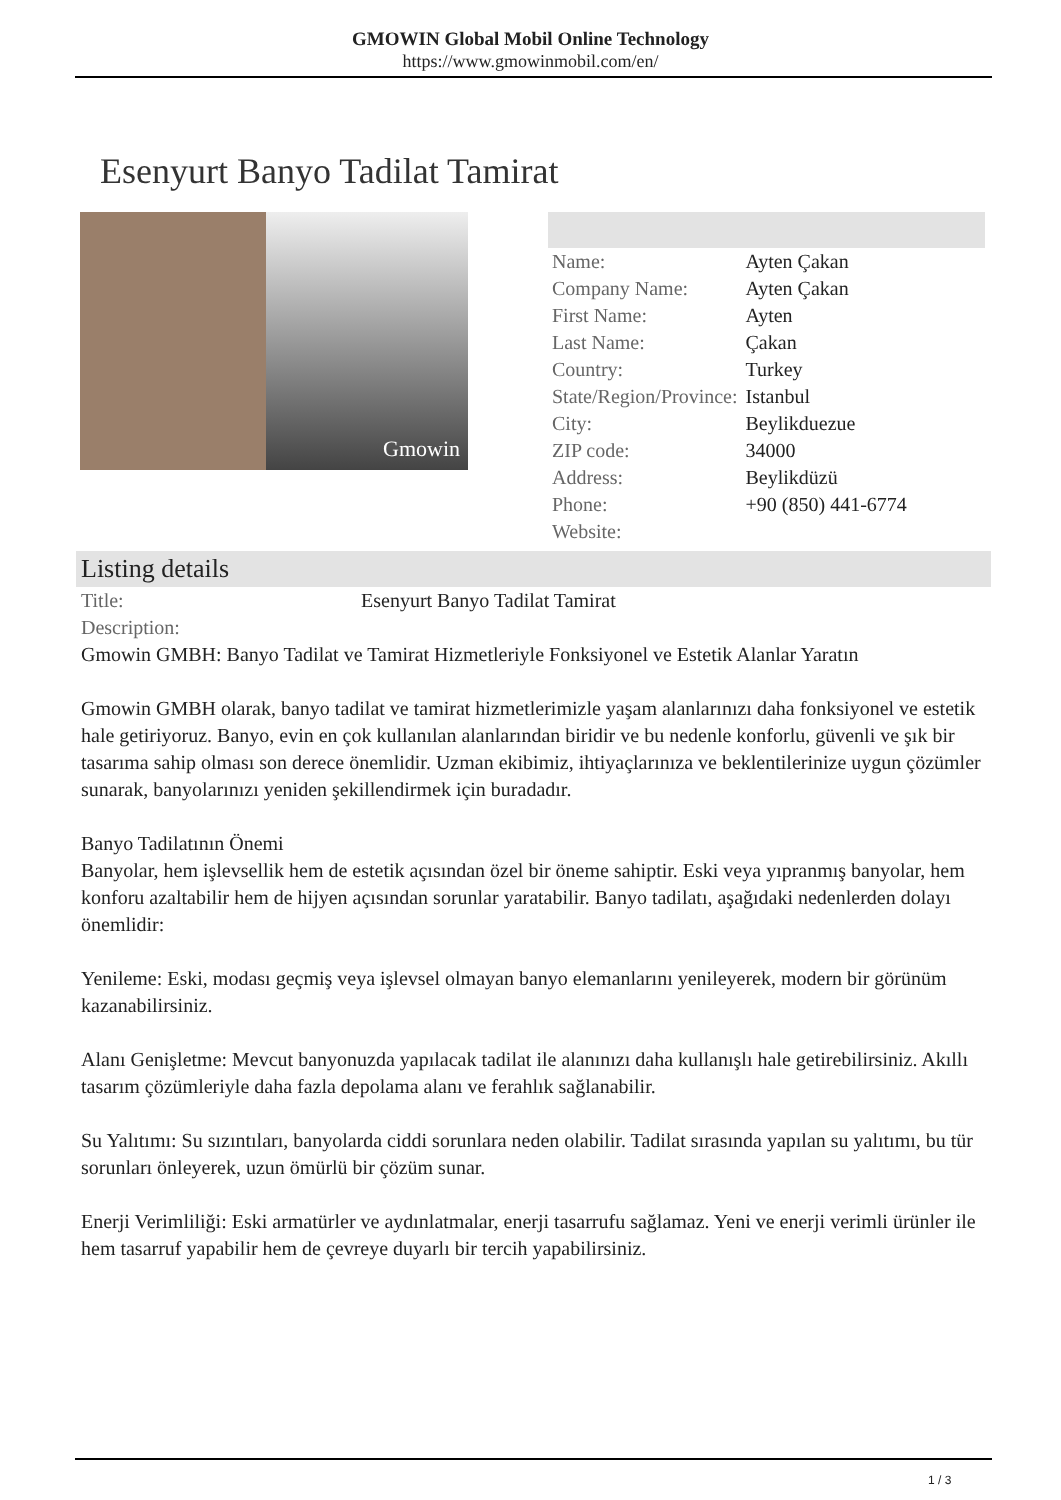GMOWIN Global Mobil Online Technology
https://www.gmowinmobil.com/en/
Esenyurt Banyo Tadilat Tamirat
Gmowin
| Name: | Ayten Çakan |
| Company Name: | Ayten Çakan |
| First Name: | Ayten |
| Last Name: | Çakan |
| Country: | Turkey |
| State/Region/Province: | Istanbul |
| City: | Beylikduezue |
| ZIP code: | 34000 |
| Address: | Beylikdüzü |
| Phone: | +90 (850) 441-6774 |
| Website: | |
Listing details
| Title: | Esenyurt Banyo Tadilat Tamirat |
| Description: | |
Gmowin GMBH: Banyo Tadilat ve Tamirat Hizmetleriyle Fonksiyonel ve Estetik Alanlar Yaratın
Gmowin GMBH olarak, banyo tadilat ve tamirat hizmetlerimizle yaşam alanlarınızı daha fonksiyonel ve estetik hale getiriyoruz. Banyo, evin en çok kullanılan alanlarından biridir ve bu nedenle konforlu, güvenli ve şık bir tasarıma sahip olması son derece önemlidir. Uzman ekibimiz, ihtiyaçlarınıza ve beklentilerinize uygun çözümler sunarak, banyolarınızı yeniden şekillendirmek için buradadır.
Banyo Tadilatının Önemi
Banyolar, hem işlevsellik hem de estetik açısından özel bir öneme sahiptir. Eski veya yıpranmış banyolar, hem konforu azaltabilir hem de hijyen açısından sorunlar yaratabilir. Banyo tadilatı, aşağıdaki nedenlerden dolayı önemlidir:
Yenileme: Eski, modası geçmiş veya işlevsel olmayan banyo elemanlarını yenileyerek, modern bir görünüm kazanabilirsiniz.
Alanı Genişletme: Mevcut banyonuzda yapılacak tadilat ile alanınızı daha kullanışlı hale getirebilirsiniz. Akıllı tasarım çözümleriyle daha fazla depolama alanı ve ferahlık sağlanabilir.
Su Yalıtımı: Su sızıntıları, banyolarda ciddi sorunlara neden olabilir. Tadilat sırasında yapılan su yalıtımı, bu tür sorunları önleyerek, uzun ömürlü bir çözüm sunar.
Enerji Verimliliği: Eski armatürler ve aydınlatmalar, enerji tasarrufu sağlamaz. Yeni ve enerji verimli ürünler ile hem tasarruf yapabilir hem de çevreye duyarlı bir tercih yapabilirsiniz.
1 / 3